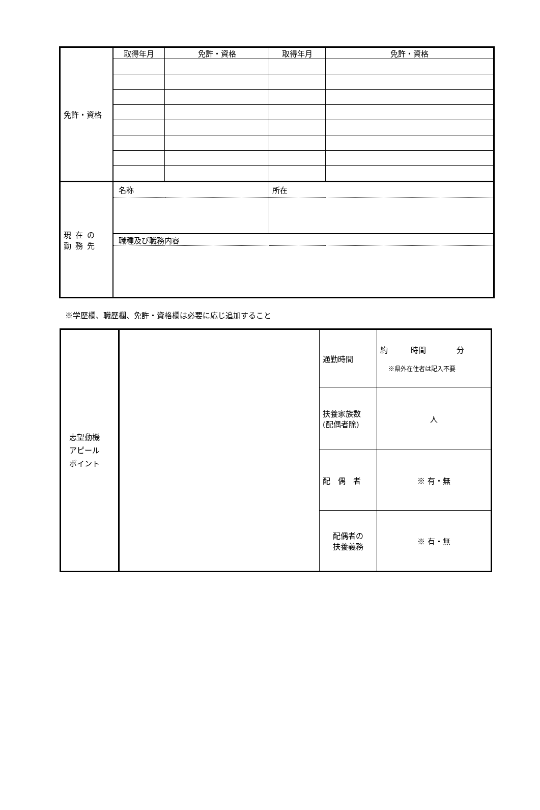| 免許・資格 | 取得年月 | 免許・資格 | 取得年月 | 免許・資格 |
| 現在の 勤務先 | 名称 | | 所在 | |
| | 職種及び職務内容 | | | |
※学歴欄、職歴欄、免許・資格欄は必要に応じ追加すること
| 志望動機 アピール ポイント | | 通勤時間 | 約 時間 分 ※県外在住者は記入不要 |
| | | 扶養家族数 (配偶者除) | 人 |
| | | 配 偶 者 | ※ 有・無 |
| | | 配偶者の 扶養義務 | ※ 有・無 |